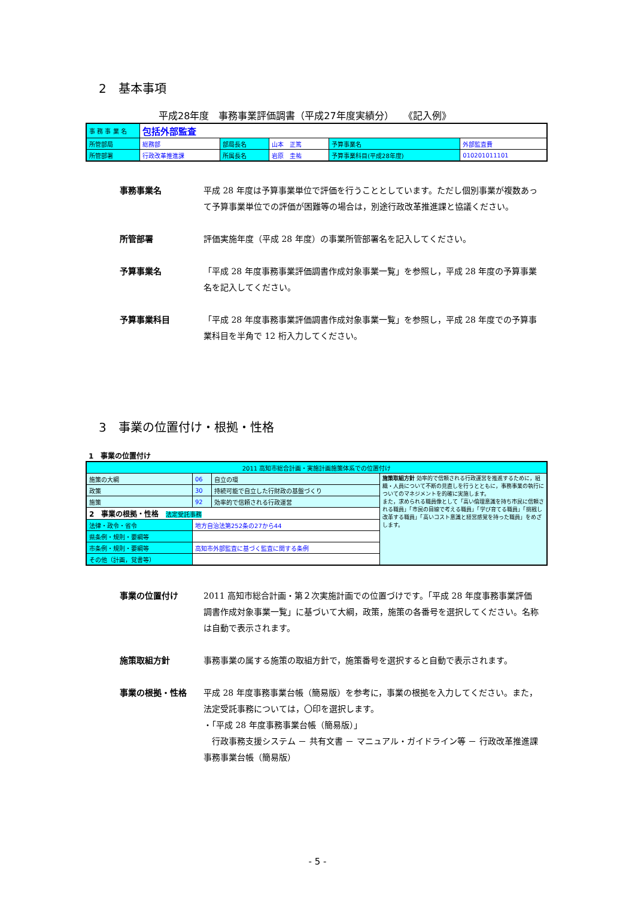2　基本事項
平成28年度　事務事業評価調書（平成27年度実績分）　　《記入例》
| 事 務 事 業 名 | 包括外部監査 | | | | |
| 所管部局 | 総務部 | 部局長名 | 山本 正篤 | 予算事業名 | 外部監査費 |
| 所管部署 | 行政改革推進課 | 所属長名 | 岩原 圭祐 | 予算事業科目(平成28年度) | 010201011101 |
事務事業名 平成 28 年度は予算事業単位で評価を行うこととしています。ただし個別事業が複数あって予算事業単位での評価が困難等の場合は，別途行政改革推進課と協議ください。
所管部署 評価実施年度（平成 28 年度）の事業所管部署名を記入してください。
予算事業名 「平成 28 年度事務事業評価調書作成対象事業一覧」を参照し，平成 28 年度の予算事業名を記入してください。
予算事業科目 「平成 28 年度事務事業評価調書作成対象事業一覧」を参照し，平成 28 年度での予算事業科目を半角で 12 桁入力してください。
3　事業の位置付け・根拠・性格
1　事業の位置付け
| 2011 高知市総合計画・実施計画施策体系での位置付け | | | |
| 施策の大綱 | 06 | 自立の環 | 施策取組方針 効率的で信頼される行政運営を推進するために，組織・人員について不断の見直しを行うとともに，事務事業の執行についてのマネジメントを的確に実施します。 また，求められる職員像として「高い倫理意識を持ち市民に信頼される職員」「市民の目線で考える職員」「学び育てる職員」「挑戦し改革する職員」「高いコスト意識と経営感覚を持った職員」をめざします。 |
| 政策 | 30 | 持続可能で自立した行財政の基盤づくり | |
| 施策 | 92 | 効率的で信頼される行政運営 | |
| 2 事業の根拠・性格 法定受託事務 | | | |
| 法律・政令・省令 | 地方自治法第252条の27から44 | | |
| 県条例・規則・要綱等 | | | |
| 市条例・規則・要綱等 | 高知市外部監査に基づく監査に関する条例 | | |
| その他（計画，覚書等） | | | |
事業の位置付け 2011 高知市総合計画・第２次実施計画での位置づけです。「平成 28 年度事務事業評価調書作成対象事業一覧」に基づいて大綱，政策，施策の各番号を選択してください。名称は自動で表示されます。
施策取組方針 事務事業の属する施策の取組方針で，施策番号を選択すると自動で表示されます。
事業の根拠・性格 平成 28 年度事務事業台帳（簡易版）を参考に，事業の根拠を入力してください。また，法定受託事務については，〇印を選択します。
・「平成 28 年度事務事業台帳（簡易版）」
　行政事務支援システム － 共有文書 － マニュアル・ガイドライン等 － 行政改革推進課 事務事業台帳（簡易版）
- 5 -